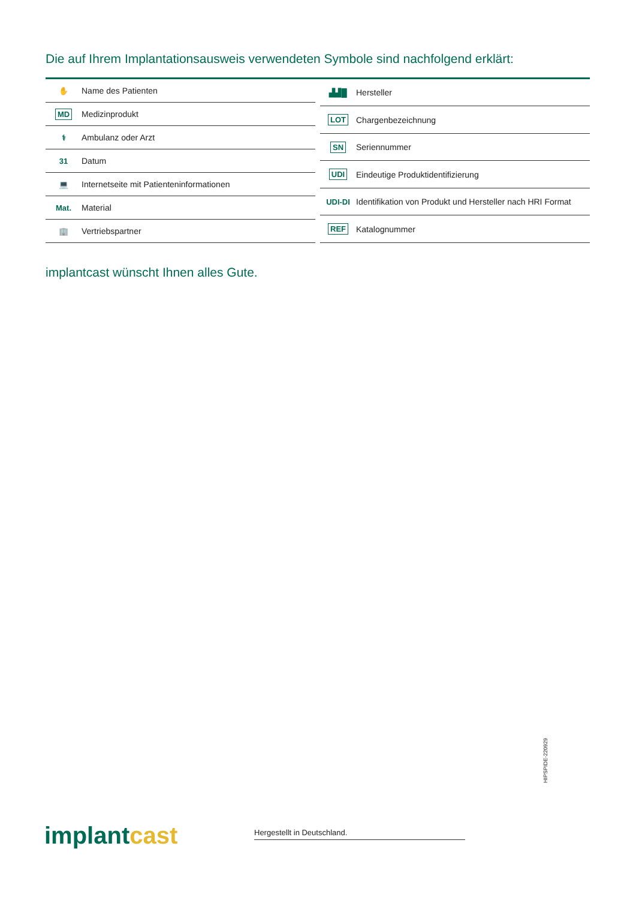Die auf Ihrem Implantationsausweis verwendeten Symbole sind nachfolgend erklärt:
| ✋ | Name des Patienten |
| MD | Medizinprodukt |
| ⚕ | Ambulanz oder Arzt |
| 31 | Datum |
| 💻 | Internetseite mit Patienteninformationen |
| Mat. | Material |
| 🏢 | Vertriebspartner |
| ▟▟█ | Hersteller |
| LOT | Chargenbezeichnung |
| SN | Seriennummer |
| UDI | Eindeutige Produktidentifizierung |
| UDI-DI | Identifikation von Produkt und Hersteller nach HRI Format |
| REF | Katalognummer |
implantcast wünscht Ihnen alles Gute.
implantcast Hergestellt in Deutschland.
HIPSPIDE-220929